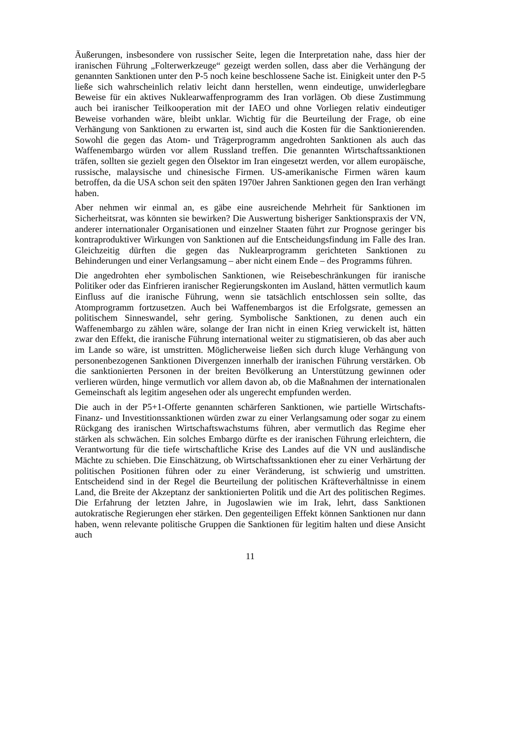Äußerungen, insbesondere von russischer Seite, legen die Interpretation nahe, dass hier der iranischen Führung „Folterwerkzeuge“ gezeigt werden sollen, dass aber die Verhängung der genannten Sanktionen unter den P-5 noch keine beschlossene Sache ist. Einigkeit unter den P-5 ließe sich wahrscheinlich relativ leicht dann herstellen, wenn eindeutige, unwiderlegbare Beweise für ein aktives Nuklearwaffenprogramm des Iran vorlägen. Ob diese Zustimmung auch bei iranischer Teilkooperation mit der IAEO und ohne Vorliegen relativ eindeutiger Beweise vorhanden wäre, bleibt unklar. Wichtig für die Beurteilung der Frage, ob eine Verhängung von Sanktionen zu erwarten ist, sind auch die Kosten für die Sanktionierenden. Sowohl die gegen das Atom- und Trägerprogramm angedrohten Sanktionen als auch das Waffenembargo würden vor allem Russland treffen. Die genannten Wirtschaftssanktionen träfen, sollten sie gezielt gegen den Ölsektor im Iran eingesetzt werden, vor allem europäische, russische, malaysische und chinesische Firmen. US-amerikanische Firmen wären kaum betroffen, da die USA schon seit den späten 1970er Jahren Sanktionen gegen den Iran verhängt haben.
Aber nehmen wir einmal an, es gäbe eine ausreichende Mehrheit für Sanktionen im Sicherheitsrat, was könnten sie bewirken? Die Auswertung bisheriger Sanktionspraxis der VN, anderer internationaler Organisationen und einzelner Staaten führt zur Prognose geringer bis kontraproduktiver Wirkungen von Sanktionen auf die Entscheidungsfindung im Falle des Iran. Gleichzeitig dürften die gegen das Nuklearprogramm gerichteten Sanktionen zu Behinderungen und einer Verlangsamung – aber nicht einem Ende – des Programms führen.
Die angedrohten eher symbolischen Sanktionen, wie Reisebeschränkungen für iranische Politiker oder das Einfrieren iranischer Regierungskonten im Ausland, hätten vermutlich kaum Einfluss auf die iranische Führung, wenn sie tatsächlich entschlossen sein sollte, das Atomprogramm fortzusetzen. Auch bei Waffenembargos ist die Erfolgsrate, gemessen an politischem Sinneswandel, sehr gering. Symbolische Sanktionen, zu denen auch ein Waffenembargo zu zählen wäre, solange der Iran nicht in einen Krieg verwickelt ist, hätten zwar den Effekt, die iranische Führung international weiter zu stigmatisieren, ob das aber auch im Lande so wäre, ist umstritten. Möglicherweise ließen sich durch kluge Verhängung von personenbezogenen Sanktionen Divergenzen innerhalb der iranischen Führung verstärken. Ob die sanktionierten Personen in der breiten Bevölkerung an Unterstützung gewinnen oder verlieren würden, hinge vermutlich vor allem davon ab, ob die Maßnahmen der internationalen Gemeinschaft als legitim angesehen oder als ungerecht empfunden werden.
Die auch in der P5+1-Offerte genannten schärferen Sanktionen, wie partielle Wirtschafts- Finanz- und Investitionssanktionen würden zwar zu einer Verlangsamung oder sogar zu einem Rückgang des iranischen Wirtschaftswachstums führen, aber vermutlich das Regime eher stärken als schwächen. Ein solches Embargo dürfte es der iranischen Führung erleichtern, die Verantwortung für die tiefe wirtschaftliche Krise des Landes auf die VN und ausländische Mächte zu schieben. Die Einschätzung, ob Wirtschaftssanktionen eher zu einer Verhärtung der politischen Positionen führen oder zu einer Veränderung, ist schwierig und umstritten. Entscheidend sind in der Regel die Beurteilung der politischen Kräfteverhältnisse in einem Land, die Breite der Akzeptanz der sanktionierten Politik und die Art des politischen Regimes. Die Erfahrung der letzten Jahre, in Jugoslawien wie im Irak, lehrt, dass Sanktionen autokratische Regierungen eher stärken. Den gegenteiligen Effekt können Sanktionen nur dann haben, wenn relevante politische Gruppen die Sanktionen für legitim halten und diese Ansicht auch
11